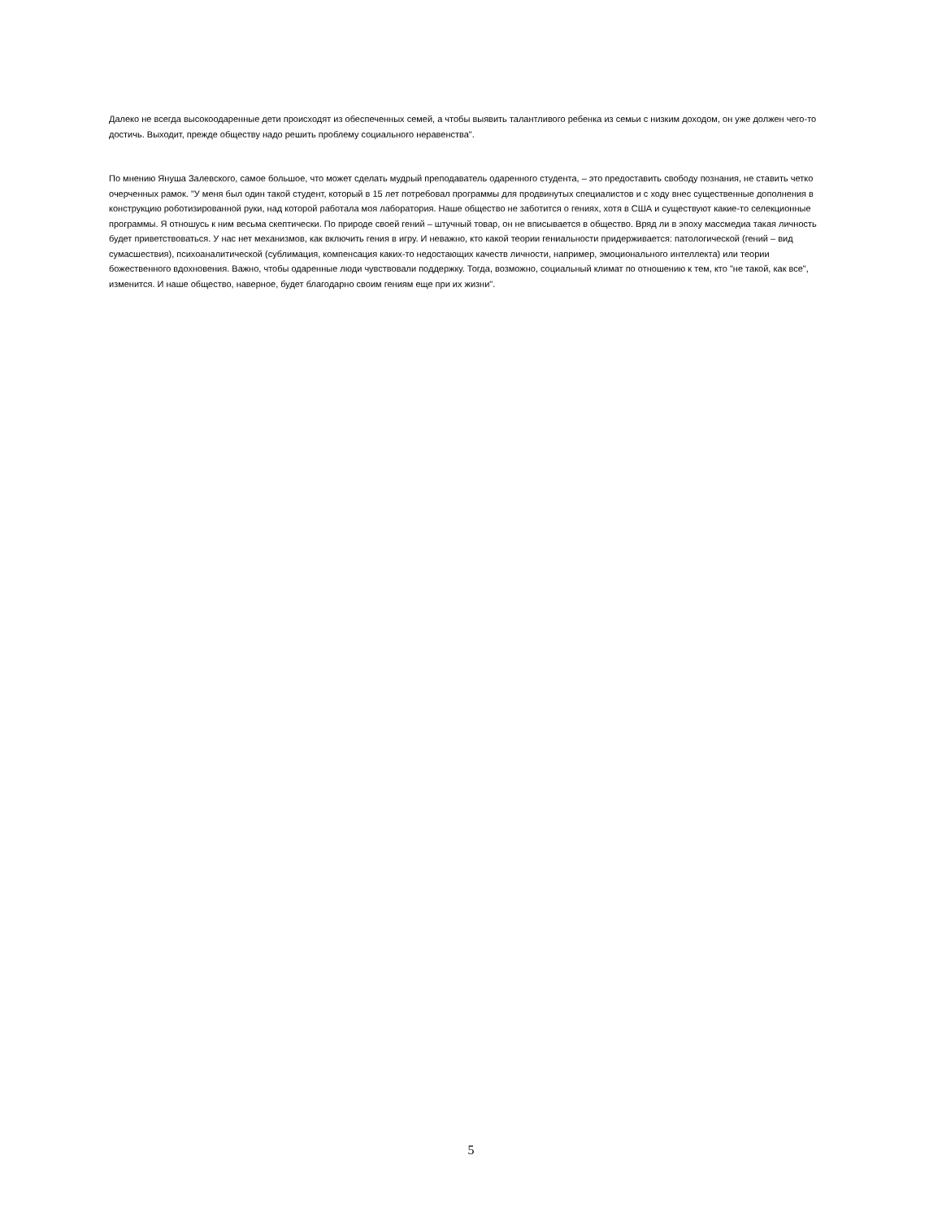Далеко не всегда высокоодаренные дети происходят из обеспеченных семей, а чтобы выявить талантливого ребенка из семьи с низким доходом, он уже должен чего-то достичь. Выходит, прежде обществу надо решить проблему социального неравенства".
По мнению Януша Залевского, самое большое, что может сделать мудрый преподаватель одаренного студента, – это предоставить свободу познания, не ставить четко очерченных рамок. "У меня был один такой студент, который в 15 лет потребовал программы для продвинутых специалистов и с ходу внес существенные дополнения в конструкцию роботизированной руки, над которой работала моя лаборатория. Наше общество не заботится о гениях, хотя в США и существуют какие-то селекционные программы. Я отношусь к ним весьма скептически. По природе своей гений – штучный товар, он не вписывается в общество. Вряд ли в эпоху массмедиа такая личность будет приветствоваться. У нас нет механизмов, как включить гения в игру. И неважно, кто какой теории гениальности придерживается: патологической (гений – вид сумасшествия), психоаналитической (сублимация, компенсация каких-то недостающих качеств личности, например, эмоционального интеллекта) или теории божественного вдохновения. Важно, чтобы одаренные люди чувствовали поддержку. Тогда, возможно, социальный климат по отношению к тем, кто "не такой, как все", изменится. И наше общество, наверное, будет благодарно своим гениям еще при их жизни".
5